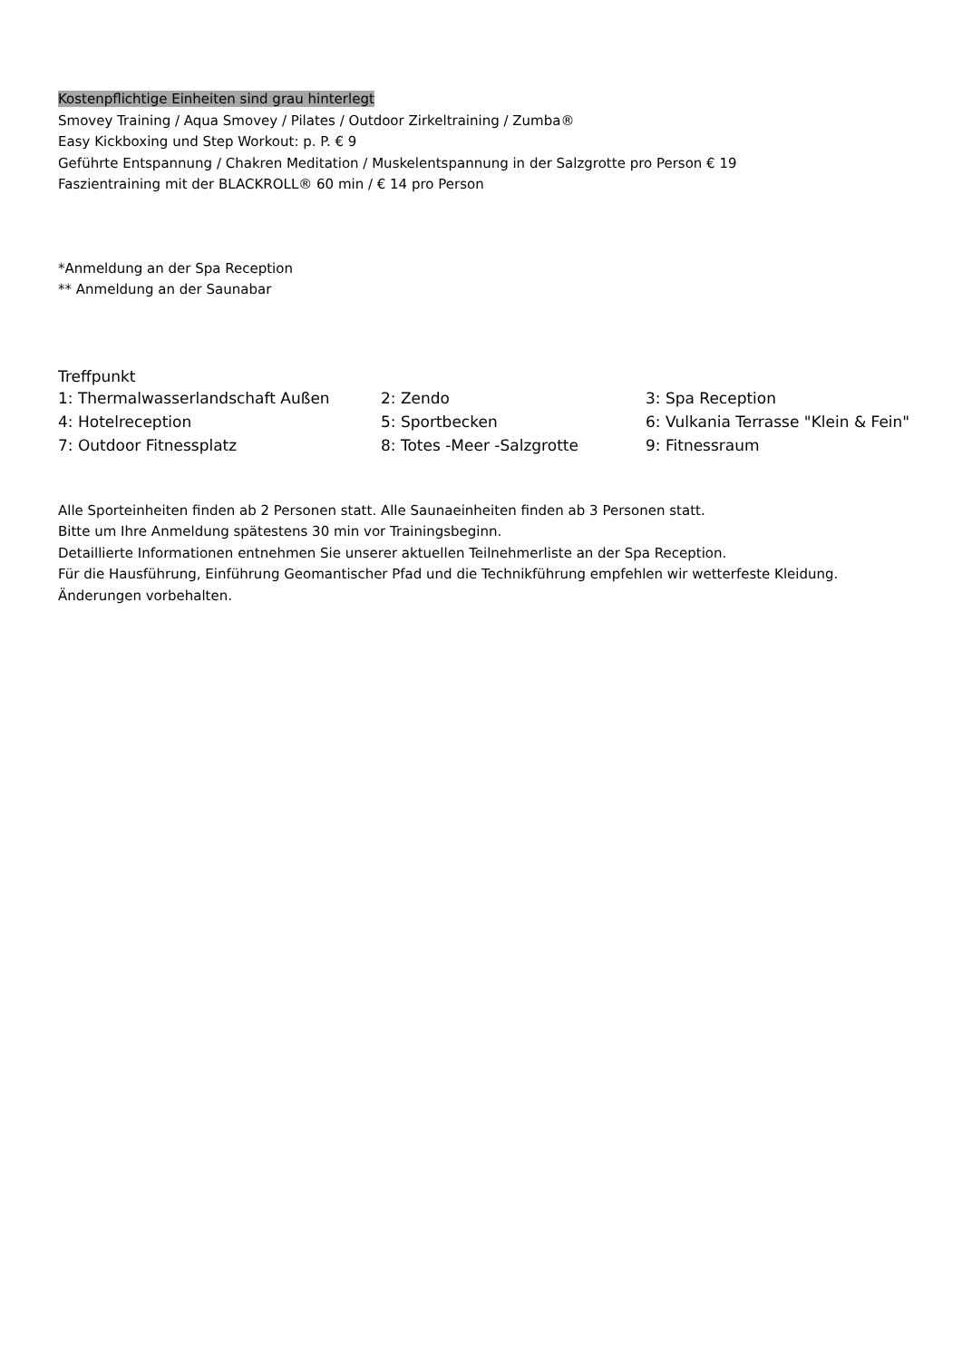Kostenpflichtige Einheiten sind grau hinterlegt
Smovey Training / Aqua Smovey / Pilates / Outdoor Zirkeltraining / Zumba®
Easy Kickboxing und Step Workout: p. P. € 9
Geführte Entspannung / Chakren Meditation / Muskelentspannung in der Salzgrotte pro Person € 19
Faszientraining mit der BLACKROLL® 60 min / € 14 pro Person
*Anmeldung an der Spa Reception
** Anmeldung an der Saunabar
Treffpunkt
| 1: Thermalwasserlandschaft Außen | 2: Zendo | 3: Spa Reception |
| 4: Hotelreception | 5: Sportbecken | 6: Vulkania Terrasse "Klein & Fein" |
| 7: Outdoor Fitnessplatz | 8: Totes -Meer -Salzgrotte | 9: Fitnessraum |
Alle Sporteinheiten finden ab 2 Personen statt. Alle Saunaeinheiten finden ab 3 Personen statt.
Bitte um Ihre Anmeldung spätestens 30 min vor Trainingsbeginn.
Detaillierte Informationen entnehmen Sie unserer aktuellen Teilnehmerliste an der Spa Reception.
Für die Hausführung, Einführung Geomantischer Pfad und die Technikführung empfehlen wir wetterfeste Kleidung.
Änderungen vorbehalten.